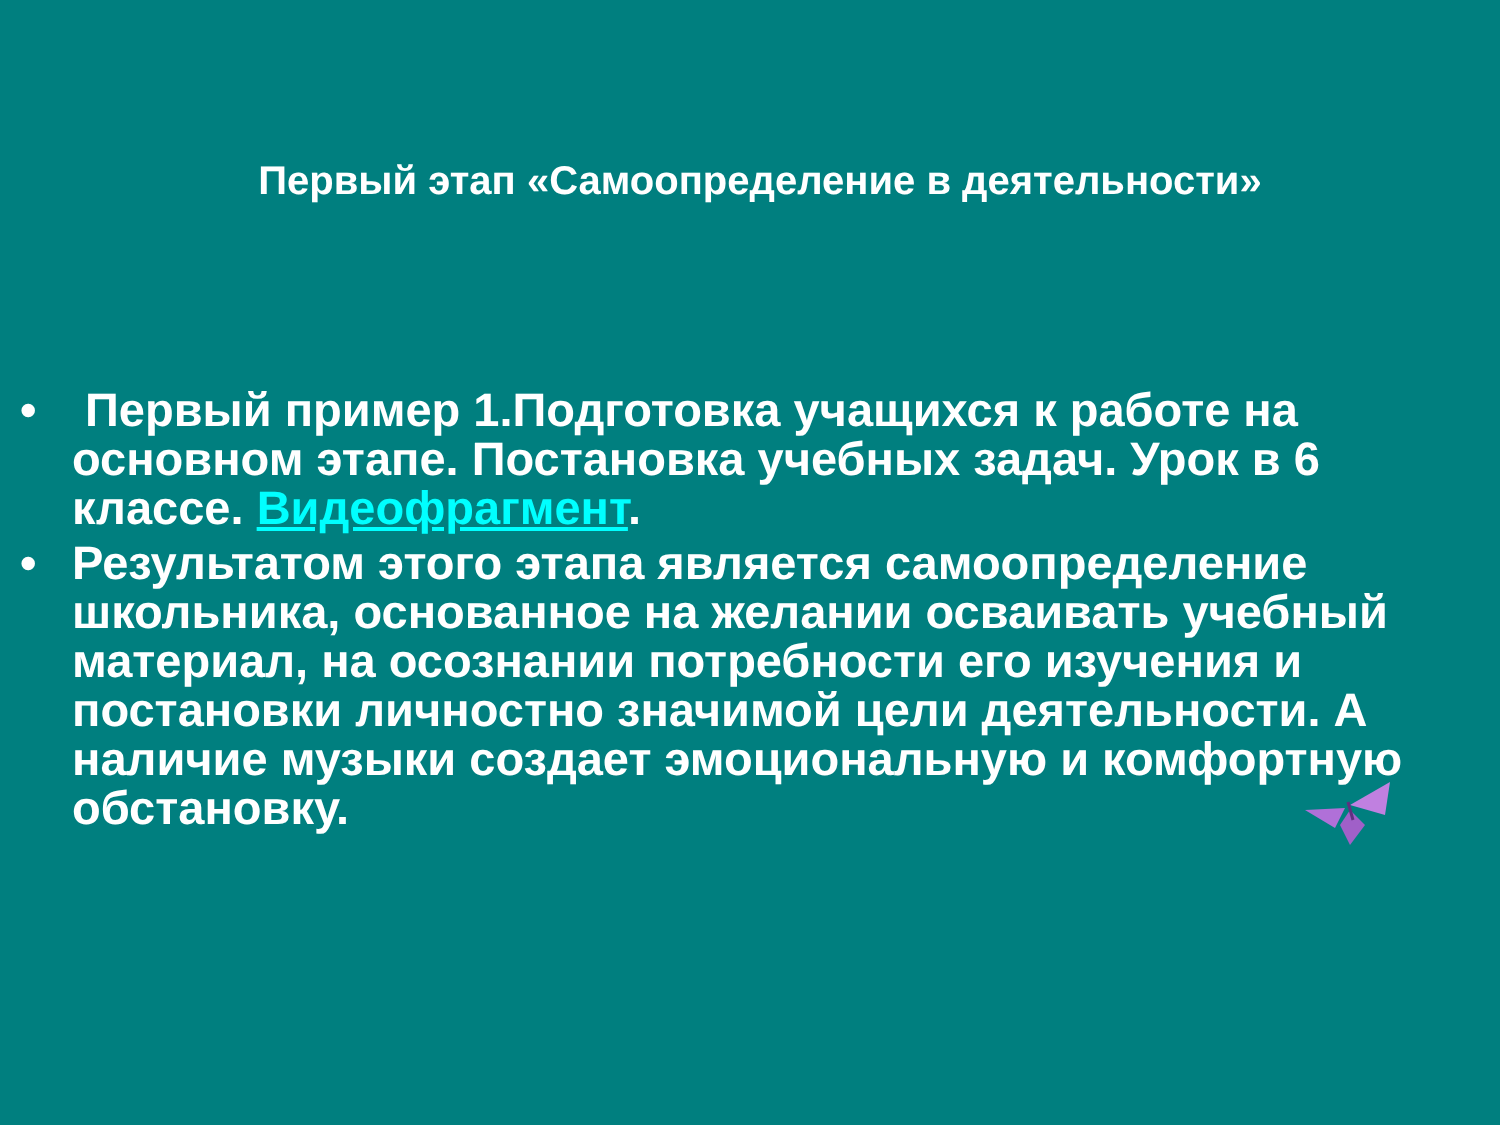Первый этап «Самоопределение в деятельности»
• Первый пример 1.Подготовка учащихся к работе на основном этапе. Постановка учебных задач. Урок в 6 классе. Видеофрагмент.
• Результатом этого этапа является самоопределение школьника, основанное на желании осваивать учебный материал, на осознании потребности его изучения и постановки личностно значимой цели деятельности. А наличие музыки создает эмоциональную и комфортную обстановку.